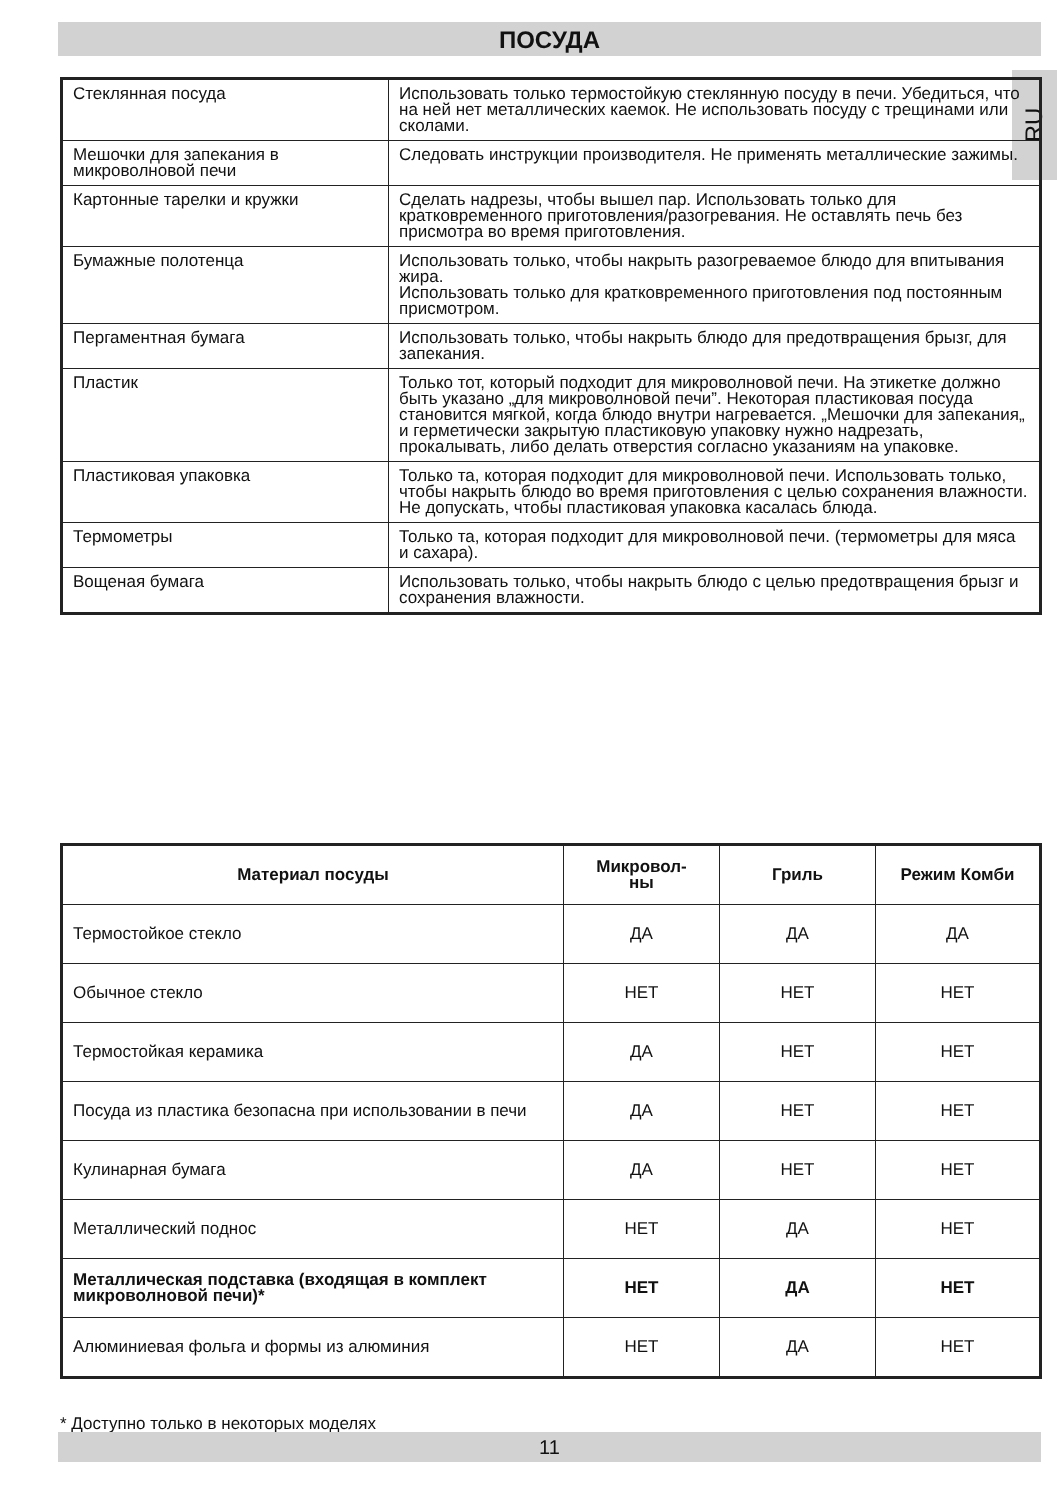ПОСУДА
RU
| Стеклянная посуда | Использовать только термостойкую стеклянную посуду в печи. Убедиться, что на ней нет металлических каемок. Не использовать посуду с трещинами или сколами. |
| Мешочки для запекания в микроволновой печи | Следовать инструкции производителя. Не применять металлические зажимы. |
| Картонные тарелки и кружки | Сделать надрезы, чтобы вышел пар. Использовать только для кратковременного приготовления/разогревания. Не оставлять печь без присмотра во время приготовления. |
| Бумажные полотенца | Использовать только, чтобы накрыть разогреваемое блюдо для впитывания жира. Использовать только для кратковременного приготовления под постоянным присмотром. |
| Пергаментная бумага | Использовать только, чтобы накрыть блюдо для предотвращения брызг, для запекания. |
| Пластик | Только тот, который подходит для микроволновой печи. На этикетке должно быть указано „для микроволновой печи”. Некоторая пластиковая посуда становится мягкой, когда блюдо внутри нагревается. „Мешочки для запекания„ и герметически закрытую пластиковую упаковку нужно надрезать, прокалывать, либо делать отверстия согласно указаниям на упаковке. |
| Пластиковая упаковка | Только та, которая подходит для микроволновой печи. Использовать только, чтобы накрыть блюдо во время приготовления с целью сохранения влажности. Не допускать, чтобы пластиковая упаковка касалась блюда. |
| Термометры | Только та, которая подходит для микроволновой печи. (термометры для мяса и сахара). |
| Вощеная бумага | Использовать только, чтобы накрыть блюдо с целью предотвращения брызг и сохранения влажности. |
| Материал посуды | Микровол- ны | Гриль | Режим Комби |
| --- | --- | --- | --- |
| Термостойкое стекло | ДА | ДА | ДА |
| Обычное стекло | НЕТ | НЕТ | НЕТ |
| Термостойкая керамика | ДА | НЕТ | НЕТ |
| Посуда из пластика безопасна при использовании в печи | ДА | НЕТ | НЕТ |
| Кулинарная бумага | ДА | НЕТ | НЕТ |
| Металлический поднос | НЕТ | ДА | НЕТ |
| Металлическая подставка (входящая в комплект микроволновой печи)* | НЕТ | ДА | НЕТ |
| Алюминиевая фольга и формы из алюминия | НЕТ | ДА | НЕТ |
* Доступно только в некоторых моделях
11